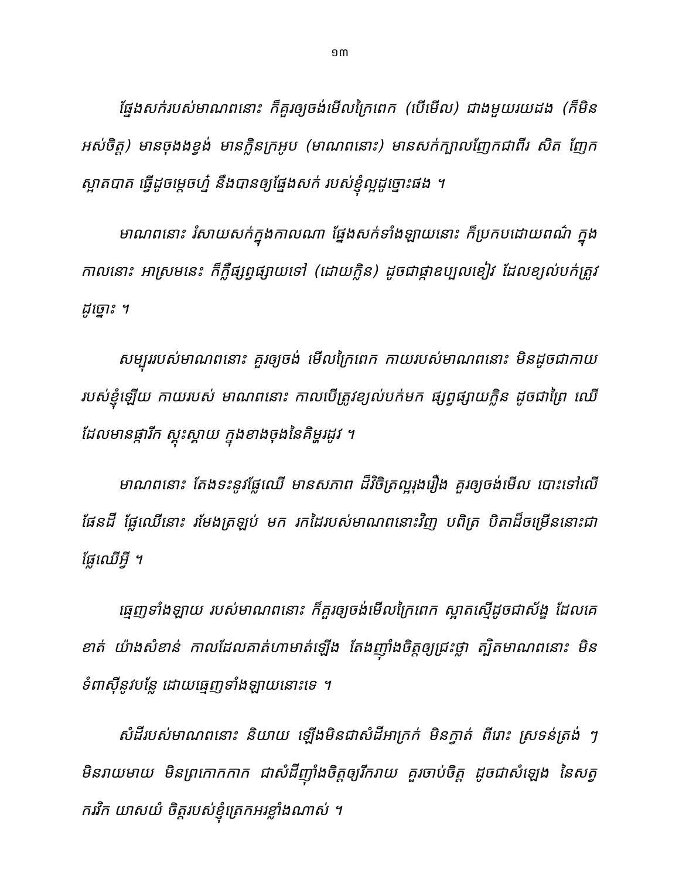១៣
ផ្នែងសក់របស់មាណពនោះ ក៏គួរឲ្យចង់មើលក្រៃពេក (បើមើល) ជាងមួយរយដង (ក៏មិន អស់ចិត្ត) មានចុងងខ្វង់ មានក្លិនក្រអូប (មាណពនោះ) មានសក់ក្បាលញែកជាពីរ សិត ញែកស្អាតបាត ធ្វើដូចម្ដេចហ្ន៎ នឹងបានឲ្យផ្នែងសក់ របស់ខ្ញុំល្អដូច្នោះផង ។
មាណពនោះ រំសាយសក់ក្នុងកាលណា ផ្នែងសក់ទាំងឡាយនោះ ក៏ប្រកបដោយពណ៌ ក្នុងកាលនោះ អាស្រមនេះ ក៏ក្លឺផ្សព្វផ្សាយទៅ (ដោយក្លិន) ដូចជាផ្កាឧប្បលខៀវ ដែលខ្យល់បក់ត្រូវដូច្នោះ ។
សម្បុររបស់មាណពនោះ គួរឲ្យចង់ មើលក្រៃពេក កាយរបស់មាណពនោះ មិនដូចជាកាយ របស់ខ្ញុំឡើយ កាយរបស់ មាណពនោះ កាលបើត្រូវខ្យល់បក់មក ផ្សព្វផ្សាយក្លិន ដូចជាព្រៃ ឈើ ដែលមានផ្ការីក ស្គុះស្គាយ ក្នុងខាងចុងនៃគិម្ហរដូវ ។
មាណពនោះ តែងទះនូវផ្លែឈើ មានសភាព ដ៏វិចិត្រល្អរុងរឿង គួរឲ្យចង់មើល បោះទៅលើផែនដី ផ្លែឈើនោះ រមែងត្រឡប់ មក រកដៃរបស់មាណពនោះវិញ បពិត្រ បិតាដ៏ចម្រើននោះជាផ្លែឈើអ្វី ។
ធ្មេញទាំងឡាយ របស់មាណពនោះ ក៏គួរឲ្យចង់មើលក្រៃពេក ស្អាតស្មើដូចជាស័ង្ខ ដែលគេខាត់ យ៉ាងសំខាន់ កាលដែលគាត់ហាមាត់ឡើង តែងញ៉ាំងចិត្តឲ្យជ្រះថ្លា ត្បិតមាណពនោះ មិនទំពាស៊ីនូវបន្លែ ដោយធ្មេញទាំងឡាយនោះទេ ។
សំដីរបស់មាណពនោះ និយាយ ឡើងមិនជាសំដីអាក្រក់ មិនក្វាត់ ពីរោះ ស្រទន់ត្រង់ ៗ មិនរាយមាយ មិនព្រកោកកាក ជាសំដីញ៉ាំងចិត្តឲ្យរីករាយ គួរចាប់ចិត្ត ដូចជាសំឡេង នៃសត្វករវិក យាសយំ ចិត្តរបស់ខ្ញុំត្រេកអរខ្លាំងណាស់ ។